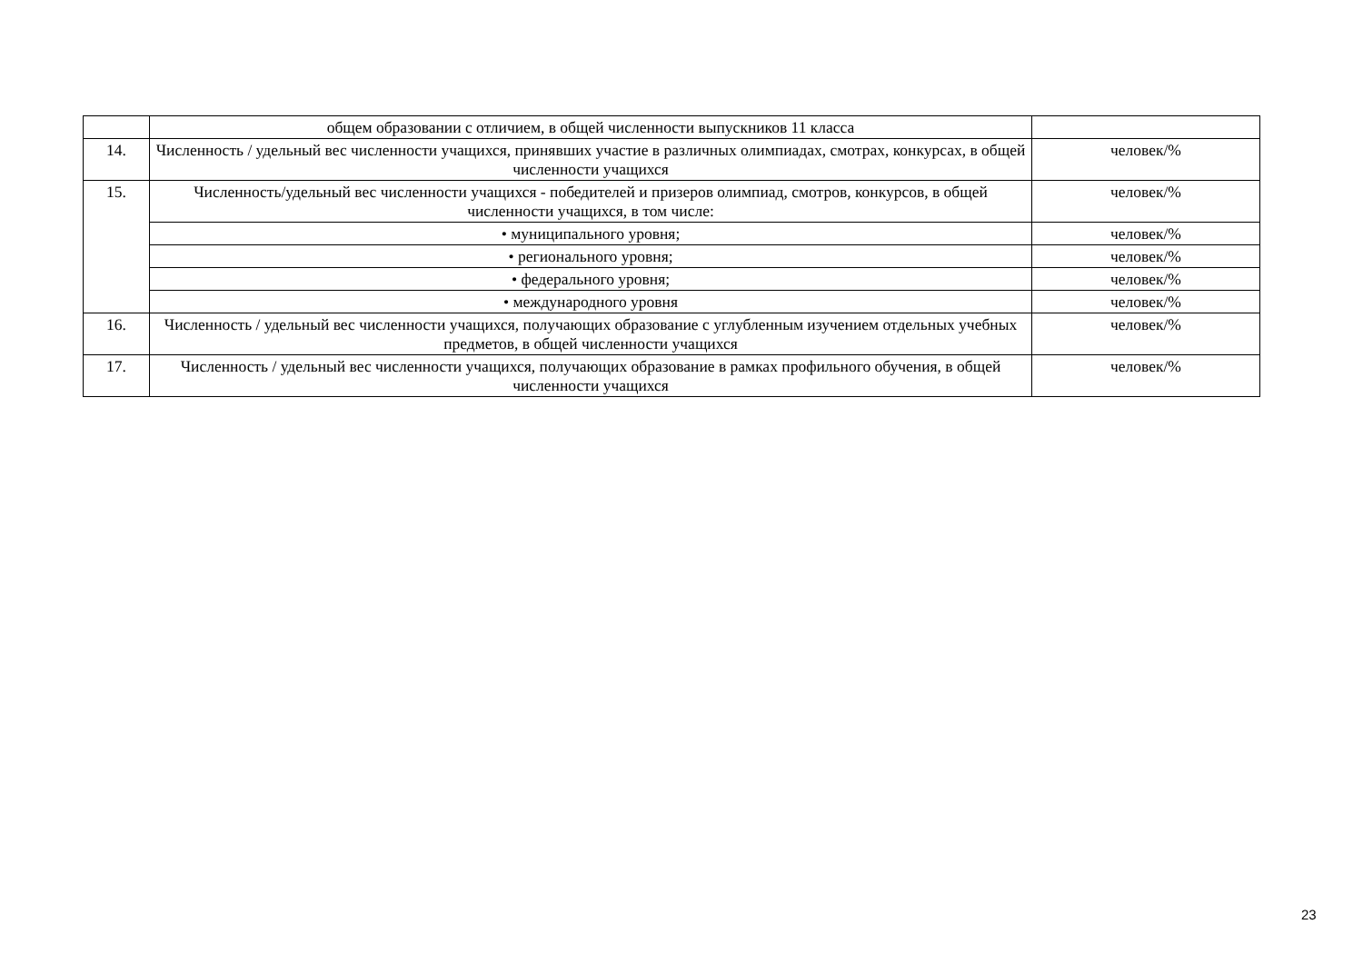| | общем образовании с отличием, в общей численности выпускников 11 класса | |
| 14. | Численность / удельный вес численности учащихся, принявших участие в различных олимпиадах, смотрах, конкурсах, в общей численности учащихся | человек/% |
| 15. | Численность/удельный вес численности учащихся - победителей и призеров олимпиад, смотров, конкурсов, в общей численности учащихся, в том числе: | человек/% |
| | • муниципального уровня; | человек/% |
| | • регионального уровня; | человек/% |
| | • федерального уровня; | человек/% |
| | • международного уровня | человек/% |
| 16. | Численность / удельный вес численности учащихся, получающих образование с углубленным изучением отдельных учебных предметов, в общей численности учащихся | человек/% |
| 17. | Численность / удельный вес численности учащихся, получающих образование в рамках профильного обучения, в общей численности учащихся | человек/% |
23